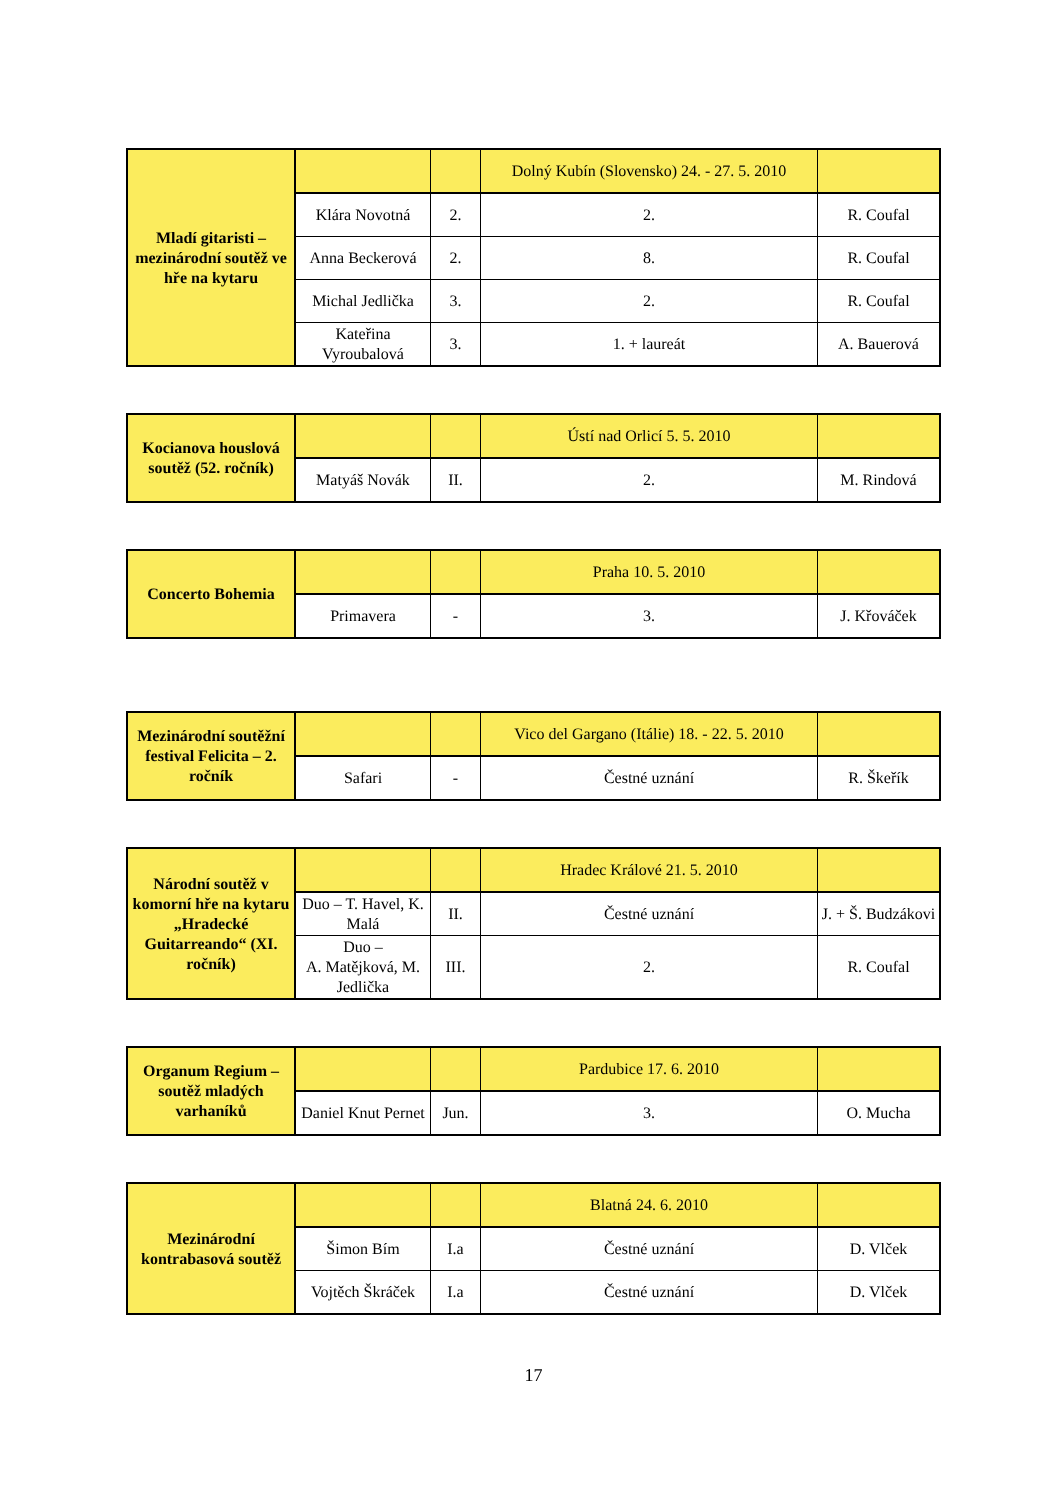| Mladí gitaristi – mezinárodní soutěž ve hře na kytaru | | | Dolný Kubín (Slovensko) 24. - 27. 5. 2010 | |
| | Klára Novotná | 2. | 2. | R. Coufal |
| | Anna Beckerová | 2. | 8. | R. Coufal |
| | Michal Jedlička | 3. | 2. | R. Coufal |
| | Kateřina Vyroubalová | 3. | 1. + laureát | A. Bauerová |
| Kocianova houslová soutěž (52. ročník) | | | Ústí nad Orlicí 5. 5. 2010 | |
| | Matyáš Novák | II. | 2. | M. Rindová |
| Concerto Bohemia | | | Praha 10. 5. 2010 | |
| | Primavera | - | 3. | J. Křováček |
| Mezinárodní soutěžní festival Felicita – 2. ročník | | | Vico del Gargano (Itálie) 18. - 22. 5. 2010 | |
| | Safari | - | Čestné uznání | R. Škeřík |
| Národní soutěž v komorní hře na kytaru „Hradecké Guitarreando“ (XI. ročník) | | | Hradec Králové 21. 5. 2010 | |
| | Duo – T. Havel, K. Malá | II. | Čestné uznání | J. + Š. Budzákovi |
| | Duo – A. Matějková, M. Jedlička | III. | 2. | R. Coufal |
| Organum Regium – soutěž mladých varhaníků | | | Pardubice 17. 6. 2010 | |
| | Daniel Knut Pernet | Jun. | 3. | O. Mucha |
| Mezinárodní kontrabasová soutěž | | | Blatná 24. 6. 2010 | |
| | Šimon Bím | I.a | Čestné uznání | D. Vlček |
| | Vojtěch Škráček | I.a | Čestné uznání | D. Vlček |
17